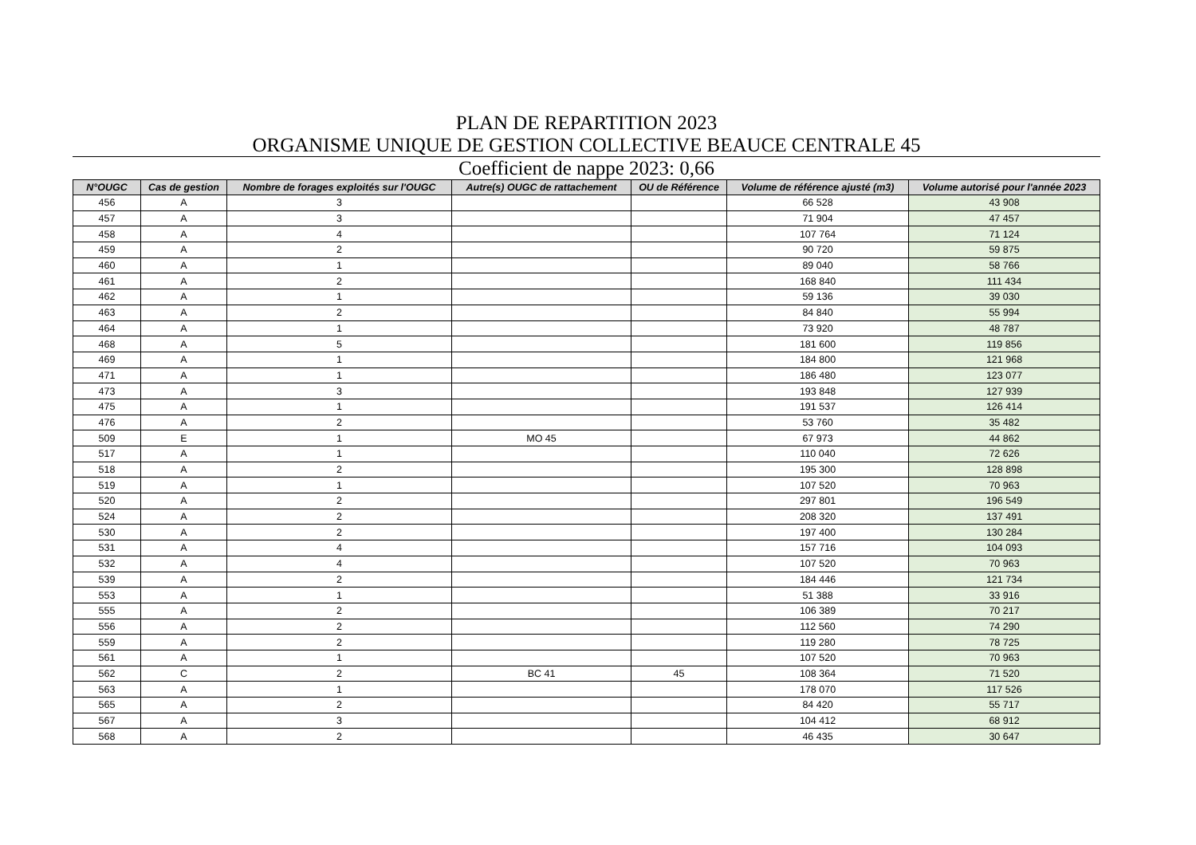PLAN DE REPARTITION 2023
ORGANISME UNIQUE DE GESTION COLLECTIVE BEAUCE CENTRALE 45
Coefficient de nappe 2023: 0,66
| N°OUGC | Cas de gestion | Nombre de forages exploités sur l'OUGC | Autre(s) OUGC de rattachement | OU de Référence | Volume de référence ajusté (m3) | Volume autorisé pour l'année 2023 |
| --- | --- | --- | --- | --- | --- | --- |
| 456 | A | 3 | | | 66 528 | 43 908 |
| 457 | A | 3 | | | 71 904 | 47 457 |
| 458 | A | 4 | | | 107 764 | 71 124 |
| 459 | A | 2 | | | 90 720 | 59 875 |
| 460 | A | 1 | | | 89 040 | 58 766 |
| 461 | A | 2 | | | 168 840 | 111 434 |
| 462 | A | 1 | | | 59 136 | 39 030 |
| 463 | A | 2 | | | 84 840 | 55 994 |
| 464 | A | 1 | | | 73 920 | 48 787 |
| 468 | A | 5 | | | 181 600 | 119 856 |
| 469 | A | 1 | | | 184 800 | 121 968 |
| 471 | A | 1 | | | 186 480 | 123 077 |
| 473 | A | 3 | | | 193 848 | 127 939 |
| 475 | A | 1 | | | 191 537 | 126 414 |
| 476 | A | 2 | | | 53 760 | 35 482 |
| 509 | E | 1 | MO 45 | | 67 973 | 44 862 |
| 517 | A | 1 | | | 110 040 | 72 626 |
| 518 | A | 2 | | | 195 300 | 128 898 |
| 519 | A | 1 | | | 107 520 | 70 963 |
| 520 | A | 2 | | | 297 801 | 196 549 |
| 524 | A | 2 | | | 208 320 | 137 491 |
| 530 | A | 2 | | | 197 400 | 130 284 |
| 531 | A | 4 | | | 157 716 | 104 093 |
| 532 | A | 4 | | | 107 520 | 70 963 |
| 539 | A | 2 | | | 184 446 | 121 734 |
| 553 | A | 1 | | | 51 388 | 33 916 |
| 555 | A | 2 | | | 106 389 | 70 217 |
| 556 | A | 2 | | | 112 560 | 74 290 |
| 559 | A | 2 | | | 119 280 | 78 725 |
| 561 | A | 1 | | | 107 520 | 70 963 |
| 562 | C | 2 | BC 41 | 45 | 108 364 | 71 520 |
| 563 | A | 1 | | | 178 070 | 117 526 |
| 565 | A | 2 | | | 84 420 | 55 717 |
| 567 | A | 3 | | | 104 412 | 68 912 |
| 568 | A | 2 | | | 46 435 | 30 647 |